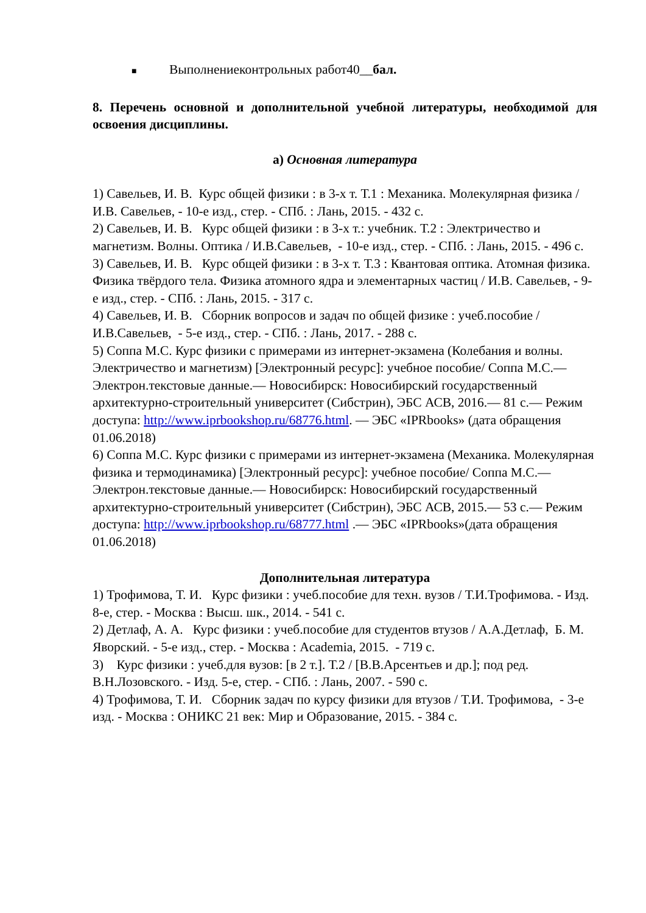■ Выполнениеконтрольных работ40__бал.
8. Перечень основной и дополнительной учебной литературы, необходимой для освоения дисциплины.
а) Основная литература
1) Савельев, И. В. Курс общей физики : в 3-х т. Т.1 : Механика. Молекулярная физика /И.В. Савельев, - 10-е изд., стер. - СПб. : Лань, 2015. - 432 с.
2) Савельев, И. В. Курс общей физики : в 3-х т.: учебник. Т.2 : Электричество и магнетизм. Волны. Оптика / И.В.Савельев, - 10-е изд., стер. - СПб. : Лань, 2015. - 496 с.
3) Савельев, И. В. Курс общей физики : в 3-х т. Т.3 : Квантовая оптика. Атомная физика. Физика твёрдого тела. Физика атомного ядра и элементарных частиц / И.В. Савельев, - 9-е изд., стер. - СПб. : Лань, 2015. - 317 с.
4) Савельев, И. В. Сборник вопросов и задач по общей физике : учеб.пособие / И.В.Савельев, - 5-е изд., стер. - СПб. : Лань, 2017. - 288 с.
5) Соппа М.С. Курс физики с примерами из интернет-экзамена (Колебания и волны. Электричество и магнетизм) [Электронный ресурс]: учебное пособие/ Соппа М.С.— Электрон.текстовые данные.— Новосибирск: Новосибирский государственный архитектурно-строительный университет (Сибстрин), ЭБС АСВ, 2016.— 81 c.— Режим доступа: http://www.iprbookshop.ru/68776.html. — ЭБС «IPRbooks» (дата обращения 01.06.2018)
6) Соппа М.С. Курс физики с примерами из интернет-экзамена (Механика. Молекулярная физика и термодинамика) [Электронный ресурс]: учебное пособие/ Соппа М.С.— Электрон.текстовые данные.— Новосибирск: Новосибирский государственный архитектурно-строительный университет (Сибстрин), ЭБС АСВ, 2015.— 53 c.— Режим доступа: http://www.iprbookshop.ru/68777.html .— ЭБС «IPRbooks»(дата обращения 01.06.2018)
Дополнительная литература
1) Трофимова, Т. И. Курс физики : учеб.пособие для техн. вузов / Т.И.Трофимова. - Изд. 8-е, стер. - Москва : Высш. шк., 2014. - 541 с.
2) Детлаф, А. А. Курс физики : учеб.пособие для студентов втузов / А.А.Детлаф, Б. М. Яворский. - 5-е изд., стер. - Москва : Academia, 2015. - 719 с.
3) Курс физики : учеб.для вузов: [в 2 т.]. Т.2 / [В.В.Арсентьев и др.]; под ред. В.Н.Лозовского. - Изд. 5-е, стер. - СПб. : Лань, 2007. - 590 с.
4) Трофимова, Т. И. Сборник задач по курсу физики для втузов / Т.И. Трофимова, - 3-е изд. - Москва : ОНИКС 21 век: Мир и Образование, 2015. - 384 с.